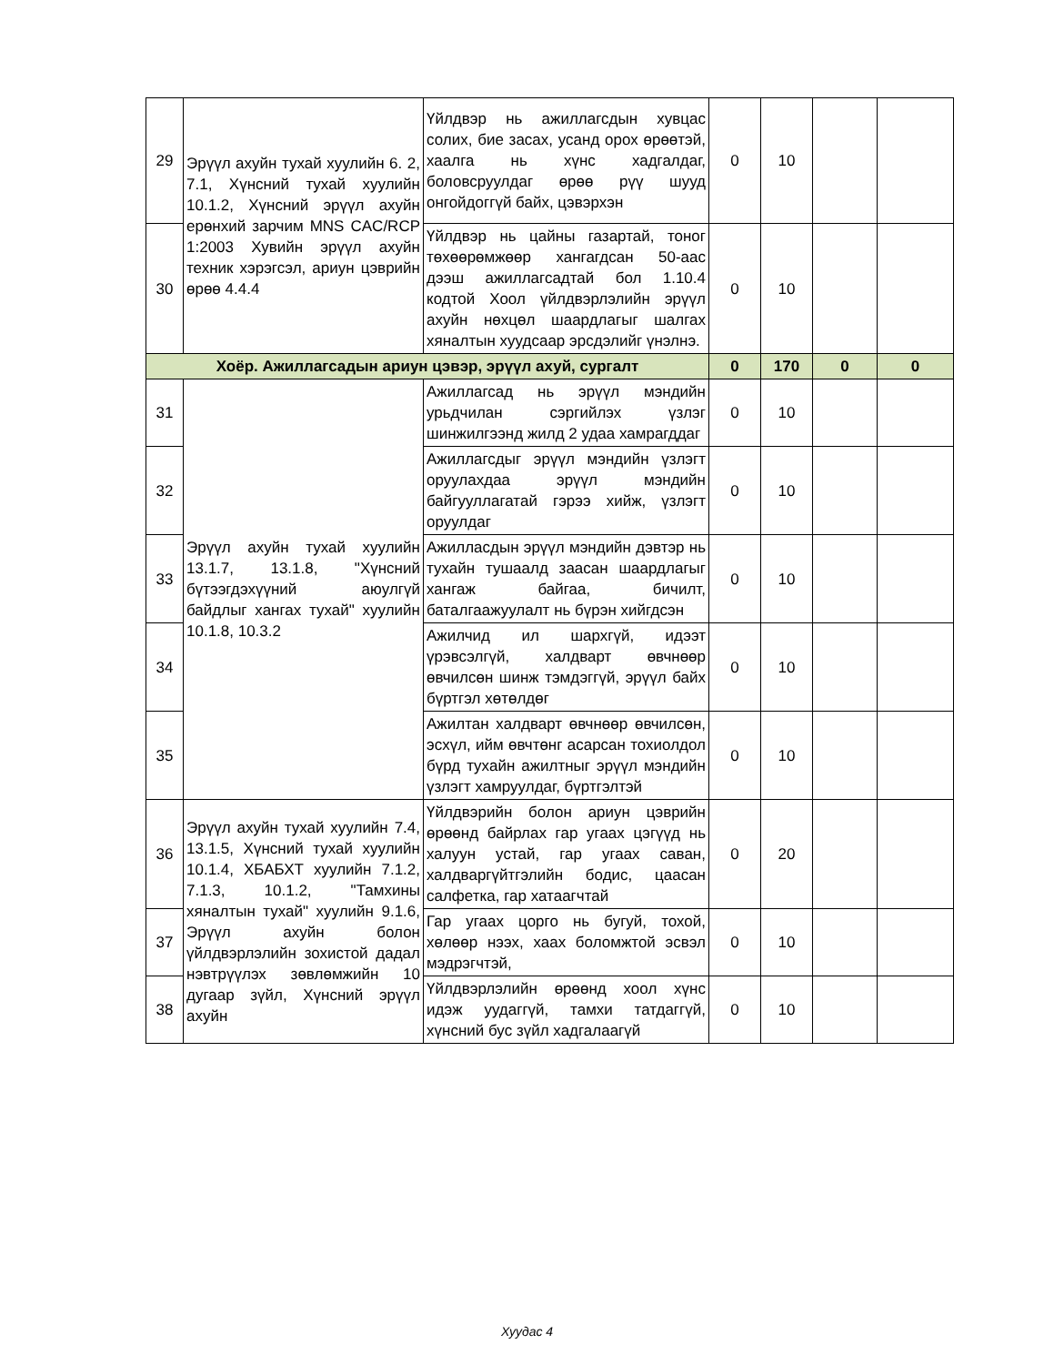| 29 | Эрүүл ахуйн тухай хуулийн 6. 2, 7.1, Хүнсний тухай хуулийн 10.1.2, Хүнсний эрүүл ахуйн ерөнхий зарчим MNS CAC/RCP 1:2003 Хувийн эрүүл ахуйн техник хэрэгсэл, ариун цэврийн өрөө 4.4.4 | Үйлдвэр нь ажиллагсдын хувцас солих, бие засах, усанд орох өрөөтэй, хаалга нь хүнс хадгалдаг, боловсруулдаг өрөө рүү шууд онгойдоггүй байх, цэвэрхэн | 0 | 10 | | |
| 30 | | Үйлдвэр нь цайны газартай, тоног төхөөрөмжөөр хангагдсан 50-аас дээш ажиллагсадтай бол 1.10.4 кодтой Хоол үйлдвэрлэлийн эрүүл ахуйн нөхцөл шаардлагыг шалгах хяналтын хуудсаар эрсдэлийг үнэлнэ. | 0 | 10 | | |
| Хоёр. Ажиллагсадын ариун цэвэр, эрүүл ахуй, сургалт | | | 0 | 170 | 0 | 0 |
| 31 | Эрүүл ахуйн тухай хуулийн 13.1.7, 13.1.8, "Хүнсний бүтээгдэхүүний аюулгүй байдлыг хангах тухай" хуулийн 10.1.8, 10.3.2 | Ажиллагсад нь эрүүл мэндийн урьдчилан сэргийлэх үзлэг шинжилгээнд жилд 2 удаа хамрагддаг | 0 | 10 | | |
| 32 | | Ажиллагсдыг эрүүл мэндийн үзлэгт оруулахдаа эрүүл мэндийн байгууллагатай гэрээ хийж, үзлэгт оруулдаг | 0 | 10 | | |
| 33 | | Ажилласдын эрүүл мэндийн дэвтэр нь тухайн тушаалд заасан шаардлагыг хангаж байгаа, бичилт, баталгаажуулалт нь бүрэн хийгдсэн | 0 | 10 | | |
| 34 | | Ажилчид ил шархгүй, идээт үрэвсэлгүй, халдварт өвчнөөр өвчилсөн шинж тэмдэггүй, эрүүл байх бүртгэл хөтөлдөг | 0 | 10 | | |
| 35 | | Ажилтан халдварт өвчнөөр өвчилсөн, эсхүл, ийм өвчтөнг асарсан тохиолдол бүрд тухайн ажилтныг эрүүл мэндийн үзлэгт хамруулдаг, бүртгэлтэй | 0 | 10 | | |
| 36 | Эрүүл ахуйн тухай хуулийн 7.4, 13.1.5, Хүнсний тухай хуулийн 10.1.4, ХБАБХТ хуулийн 7.1.2, 7.1.3, 10.1.2, "Тамхины хяналтын тухай" хуулийн 9.1.6, Эрүүл ахуйн болон үйлдвэрлэлийн зохистой дадал нэвтрүүлэх зөвлөмжийн 10 дугаар зүйл, Хүнсний эрүүл ахуйн | Үйлдвэрийн болон ариун цэврийн өрөөнд байрлах гар угаах цэгүүд нь халуун устай, гар угаах саван, халдваргүйтгэлийн бодис, цаасан салфетка, гар хатаагчтай | 0 | 20 | | |
| 37 | | Гар угаах цорго нь бугуй, тохой, хөлөөр нээх, хаах боломжтой эсвэл мэдрэгчтэй, | 0 | 10 | | |
| 38 | | Үйлдвэрлэлийн өрөөнд хоол хүнс идэж уудаггүй, тамхи татдаггүй, хүнсний бус зүйл хадгалаагүй | 0 | 10 | | |
Хуудас 4